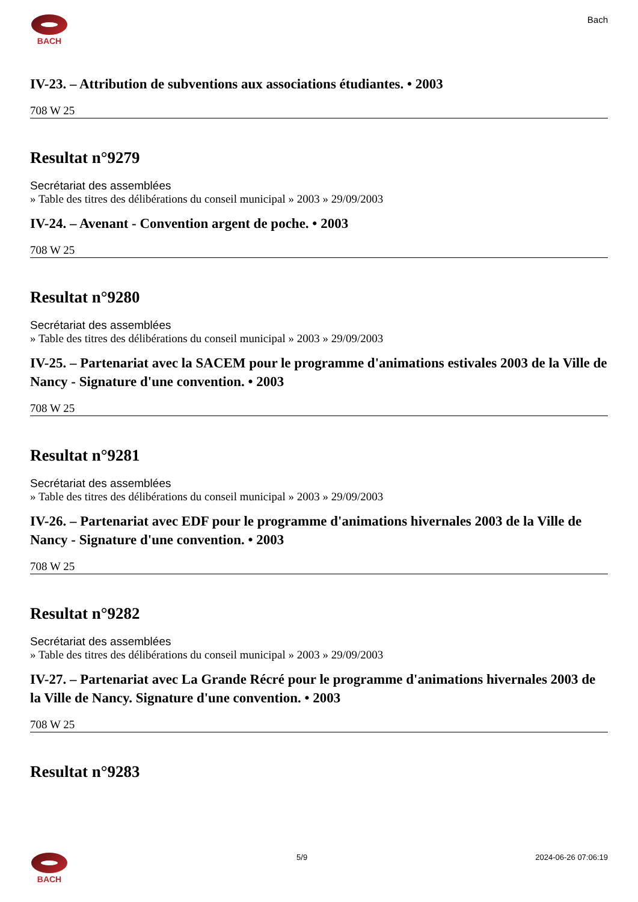BACH Bach
IV-23. – Attribution de subventions aux associations étudiantes. • 2003
708 W 25
Resultat n°9279
Secrétariat des assemblées
» Table des titres des délibérations du conseil municipal » 2003 » 29/09/2003
IV-24. – Avenant - Convention argent de poche. • 2003
708 W 25
Resultat n°9280
Secrétariat des assemblées
» Table des titres des délibérations du conseil municipal » 2003 » 29/09/2003
IV-25. – Partenariat avec la SACEM pour le programme d'animations estivales 2003 de la Ville de Nancy - Signature d'une convention. • 2003
708 W 25
Resultat n°9281
Secrétariat des assemblées
» Table des titres des délibérations du conseil municipal » 2003 » 29/09/2003
IV-26. – Partenariat avec EDF pour le programme d'animations hivernales 2003 de la Ville de Nancy - Signature d'une convention. • 2003
708 W 25
Resultat n°9282
Secrétariat des assemblées
» Table des titres des délibérations du conseil municipal » 2003 » 29/09/2003
IV-27. – Partenariat avec La Grande Récré pour le programme d'animations hivernales 2003 de la Ville de Nancy. Signature d'une convention. • 2003
708 W 25
Resultat n°9283
BACH 5/9 2024-06-26 07:06:19